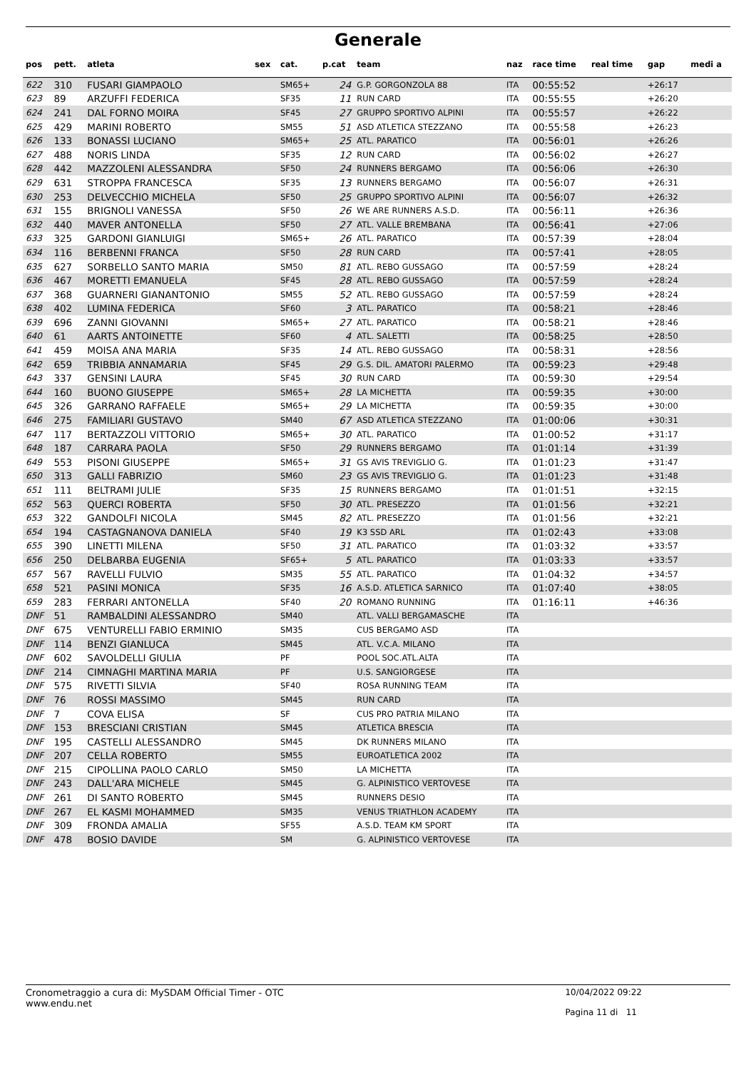Generale
| pos | pett. | atleta | sex | cat. | p.cat | team | naz | race time | real time | gap | medi a |
| --- | --- | --- | --- | --- | --- | --- | --- | --- | --- | --- | --- |
| 622 | 310 | FUSARI GIAMPAOLO | | SM65+ | 24 | G.P. GORGONZOLA 88 | ITA | 00:55:52 | | +26:17 | |
| 623 | 89 | ARZUFFI FEDERICA | | SF35 | 11 | RUN CARD | ITA | 00:55:55 | | +26:20 | |
| 624 | 241 | DAL FORNO MOIRA | | SF45 | 27 | GRUPPO SPORTIVO ALPINI | ITA | 00:55:57 | | +26:22 | |
| 625 | 429 | MARINI ROBERTO | | SM55 | 51 | ASD ATLETICA STEZZANO | ITA | 00:55:58 | | +26:23 | |
| 626 | 133 | BONASSI LUCIANO | | SM65+ | 25 | ATL. PARATICO | ITA | 00:56:01 | | +26:26 | |
| 627 | 488 | NORIS LINDA | | SF35 | 12 | RUN CARD | ITA | 00:56:02 | | +26:27 | |
| 628 | 442 | MAZZOLENI ALESSANDRA | | SF50 | 24 | RUNNERS BERGAMO | ITA | 00:56:06 | | +26:30 | |
| 629 | 631 | STROPPA FRANCESCA | | SF35 | 13 | RUNNERS BERGAMO | ITA | 00:56:07 | | +26:31 | |
| 630 | 253 | DELVECCHIO MICHELA | | SF50 | 25 | GRUPPO SPORTIVO ALPINI | ITA | 00:56:07 | | +26:32 | |
| 631 | 155 | BRIGNOLI VANESSA | | SF50 | 26 | WE ARE RUNNERS A.S.D. | ITA | 00:56:11 | | +26:36 | |
| 632 | 440 | MAVER ANTONELLA | | SF50 | 27 | ATL. VALLE BREMBANA | ITA | 00:56:41 | | +27:06 | |
| 633 | 325 | GARDONI GIANLUIGI | | SM65+ | 26 | ATL. PARATICO | ITA | 00:57:39 | | +28:04 | |
| 634 | 116 | BERBENNI FRANCA | | SF50 | 28 | RUN CARD | ITA | 00:57:41 | | +28:05 | |
| 635 | 627 | SORBELLO SANTO MARIA | | SM50 | 81 | ATL. REBO GUSSAGO | ITA | 00:57:59 | | +28:24 | |
| 636 | 467 | MORETTI EMANUELA | | SF45 | 28 | ATL. REBO GUSSAGO | ITA | 00:57:59 | | +28:24 | |
| 637 | 368 | GUARNERI GIANANTONIO | | SM55 | 52 | ATL. REBO GUSSAGO | ITA | 00:57:59 | | +28:24 | |
| 638 | 402 | LUMINA FEDERICA | | SF60 | 3 | ATL. PARATICO | ITA | 00:58:21 | | +28:46 | |
| 639 | 696 | ZANNI GIOVANNI | | SM65+ | 27 | ATL. PARATICO | ITA | 00:58:21 | | +28:46 | |
| 640 | 61 | AARTS ANTOINETTE | | SF60 | 4 | ATL. SALETTI | ITA | 00:58:25 | | +28:50 | |
| 641 | 459 | MOISA ANA MARIA | | SF35 | 14 | ATL. REBO GUSSAGO | ITA | 00:58:31 | | +28:56 | |
| 642 | 659 | TRIBBIA ANNAMARIA | | SF45 | 29 | G.S. DIL. AMATORI PALERMO | ITA | 00:59:23 | | +29:48 | |
| 643 | 337 | GENSINI LAURA | | SF45 | 30 | RUN CARD | ITA | 00:59:30 | | +29:54 | |
| 644 | 160 | BUONO GIUSEPPE | | SM65+ | 28 | LA MICHETTA | ITA | 00:59:35 | | +30:00 | |
| 645 | 326 | GARRANO RAFFAELE | | SM65+ | 29 | LA MICHETTA | ITA | 00:59:35 | | +30:00 | |
| 646 | 275 | FAMILIARI GUSTAVO | | SM40 | 67 | ASD ATLETICA STEZZANO | ITA | 01:00:06 | | +30:31 | |
| 647 | 117 | BERTAZZOLI VITTORIO | | SM65+ | 30 | ATL. PARATICO | ITA | 01:00:52 | | +31:17 | |
| 648 | 187 | CARRARA PAOLA | | SF50 | 29 | RUNNERS BERGAMO | ITA | 01:01:14 | | +31:39 | |
| 649 | 553 | PISONI GIUSEPPE | | SM65+ | 31 | GS AVIS TREVIGLIO G. | ITA | 01:01:23 | | +31:47 | |
| 650 | 313 | GALLI FABRIZIO | | SM60 | 23 | GS AVIS TREVIGLIO G. | ITA | 01:01:23 | | +31:48 | |
| 651 | 111 | BELTRAMI JULIE | | SF35 | 15 | RUNNERS BERGAMO | ITA | 01:01:51 | | +32:15 | |
| 652 | 563 | QUERCI ROBERTA | | SF50 | 30 | ATL. PRESEZZO | ITA | 01:01:56 | | +32:21 | |
| 653 | 322 | GANDOLFI NICOLA | | SM45 | 82 | ATL. PRESEZZO | ITA | 01:01:56 | | +32:21 | |
| 654 | 194 | CASTAGNANOVA DANIELA | | SF40 | 19 | K3 SSD ARL | ITA | 01:02:43 | | +33:08 | |
| 655 | 390 | LINETTI MILENA | | SF50 | 31 | ATL. PARATICO | ITA | 01:03:32 | | +33:57 | |
| 656 | 250 | DELBARBA EUGENIA | | SF65+ | 5 | ATL. PARATICO | ITA | 01:03:33 | | +33:57 | |
| 657 | 567 | RAVELLI FULVIO | | SM35 | 55 | ATL. PARATICO | ITA | 01:04:32 | | +34:57 | |
| 658 | 521 | PASINI MONICA | | SF35 | 16 | A.S.D. ATLETICA SARNICO | ITA | 01:07:40 | | +38:05 | |
| 659 | 283 | FERRARI ANTONELLA | | SF40 | 20 | ROMANO RUNNING | ITA | 01:16:11 | | +46:36 | |
| DNF | 51 | RAMBALDINI ALESSANDRO | | SM40 | | ATL. VALLI BERGAMASCHE | ITA | | | | |
| DNF | 675 | VENTURELLI FABIO ERMINIO | | SM35 | | CUS BERGAMO ASD | ITA | | | | |
| DNF | 114 | BENZI GIANLUCA | | SM45 | | ATL. V.C.A. MILANO | ITA | | | | |
| DNF | 602 | SAVOLDELLI GIULIA | | PF | | POOL SOC.ATL.ALTA | ITA | | | | |
| DNF | 214 | CIMNAGHI MARTINA MARIA | | PF | | U.S. SANGIORGESE | ITA | | | | |
| DNF | 575 | RIVETTI SILVIA | | SF40 | | ROSA RUNNING TEAM | ITA | | | | |
| DNF | 76 | ROSSI MASSIMO | | SM45 | | RUN CARD | ITA | | | | |
| DNF | 7 | COVA ELISA | | SF | | CUS PRO PATRIA MILANO | ITA | | | | |
| DNF | 153 | BRESCIANI CRISTIAN | | SM45 | | ATLETICA BRESCIA | ITA | | | | |
| DNF | 195 | CASTELLI ALESSANDRO | | SM45 | | DK RUNNERS MILANO | ITA | | | | |
| DNF | 207 | CELLA ROBERTO | | SM55 | | EUROATLETICA 2002 | ITA | | | | |
| DNF | 215 | CIPOLLINA PAOLO CARLO | | SM50 | | LA MICHETTA | ITA | | | | |
| DNF | 243 | DALL'ARA MICHELE | | SM45 | | G. ALPINISTICO VERTOVESE | ITA | | | | |
| DNF | 261 | DI SANTO ROBERTO | | SM45 | | RUNNERS DESIO | ITA | | | | |
| DNF | 267 | EL KASMI MOHAMMED | | SM35 | | VENUS TRIATHLON ACADEMY | ITA | | | | |
| DNF | 309 | FRONDA AMALIA | | SF55 | | A.S.D. TEAM KM SPORT | ITA | | | | |
| DNF | 478 | BOSIO DAVIDE | | SM | | G. ALPINISTICO VERTOVESE | ITA | | | | |
Cronometraggio a cura di: MySDAM Official Timer - OTC
www.endu.net
10/04/2022 09:22
Pagina 11 di 11